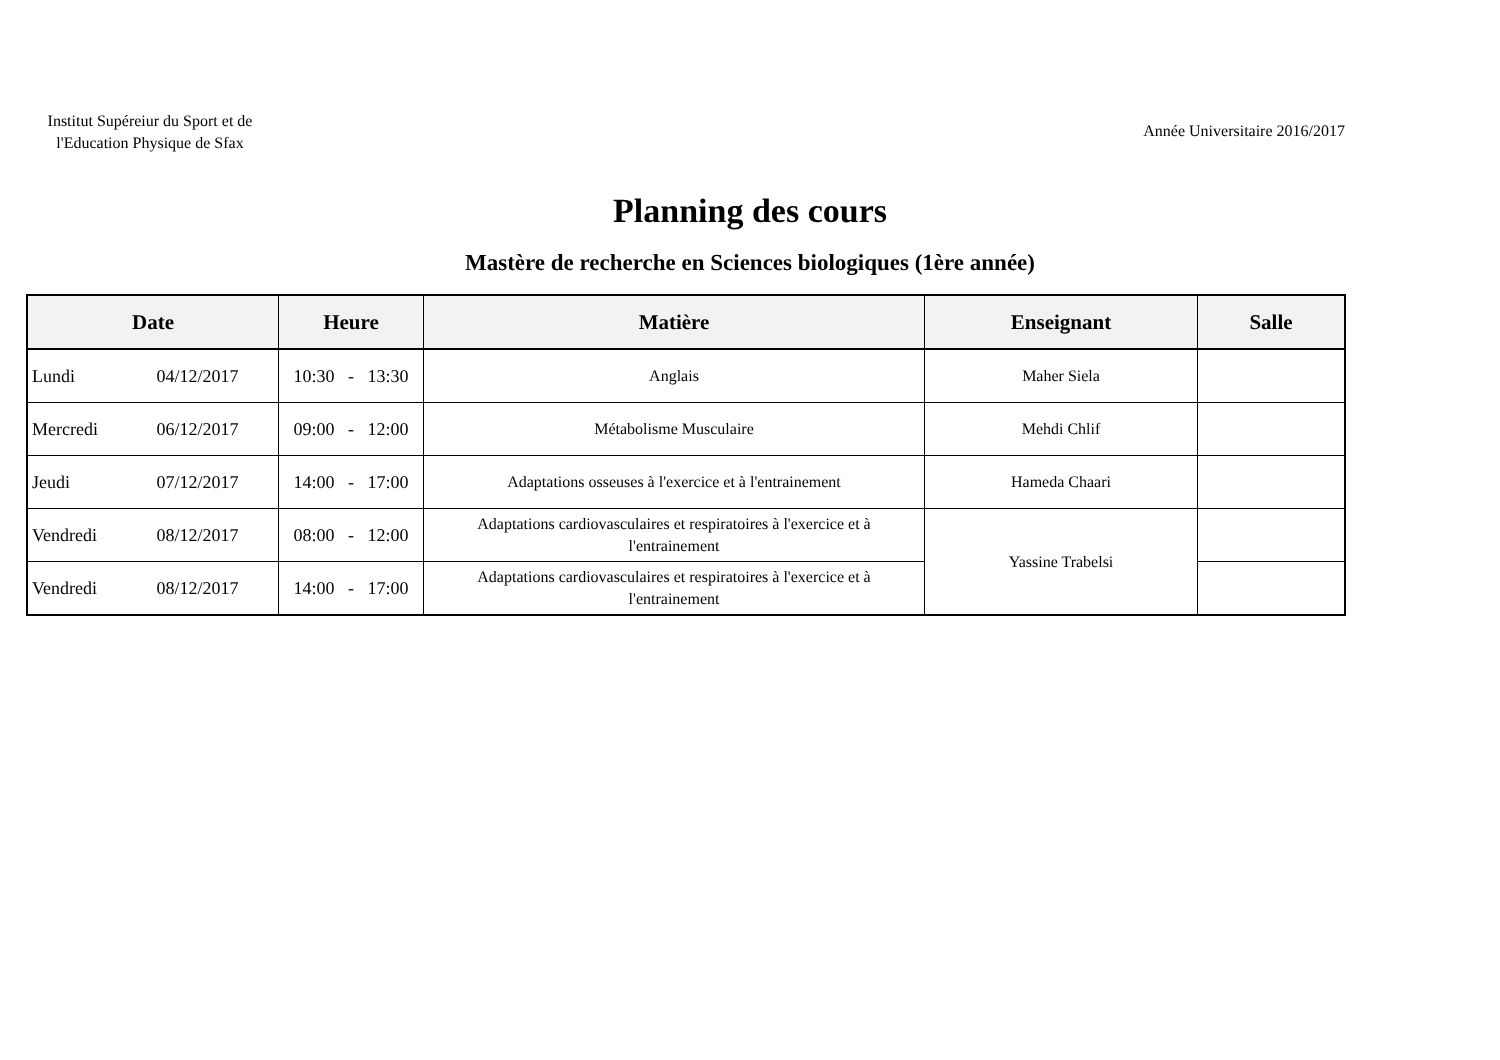Institut Supéreiur du Sport et de l'Education Physique de Sfax
Année Universitaire 2016/2017
Planning des cours
Mastère de recherche en Sciences biologiques (1ère année)
| Date | Heure | Matière | Enseignant | Salle |
| --- | --- | --- | --- | --- |
| Lundi 04/12/2017 | 10:30 - 13:30 | Anglais | Maher Siela | |
| Mercredi 06/12/2017 | 09:00 - 12:00 | Métabolisme Musculaire | Mehdi Chlif | |
| Jeudi 07/12/2017 | 14:00 - 17:00 | Adaptations osseuses à l'exercice et à l'entrainement | Hameda Chaari | |
| Vendredi 08/12/2017 | 08:00 - 12:00 | Adaptations cardiovasculaires et respiratoires à l'exercice et à l'entrainement | Yassine Trabelsi | |
| Vendredi 08/12/2017 | 14:00 - 17:00 | Adaptations cardiovasculaires et respiratoires à l'exercice et à l'entrainement | | |